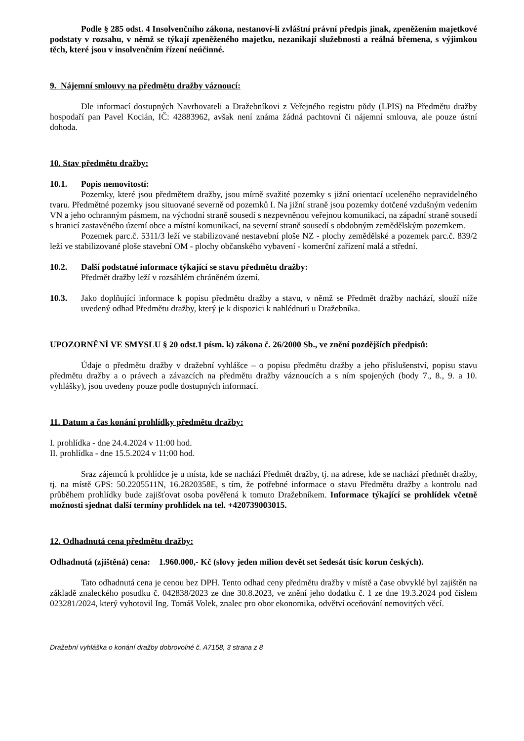Podle § 285 odst. 4 Insolvenčního zákona, nestanoví-li zvláštní právní předpis jinak, zpeněžením majetkové podstaty v rozsahu, v němž se týkají zpeněženého majetku, nezanikají služebnosti a reálná břemena, s výjimkou těch, které jsou v insolvenčním řízení neúčinné.
9. Nájemní smlouvy na předmětu dražby váznoucí:
Dle informací dostupných Navrhovateli a Dražebníkovi z Veřejného registru půdy (LPIS) na Předmětu dražby hospodaří pan Pavel Kocián, IČ: 42883962, avšak není známa žádná pachtovní či nájemní smlouva, ale pouze ústní dohoda.
10. Stav předmětu dražby:
10.1. Popis nemovitostí:
Pozemky, které jsou předmětem dražby, jsou mírně svažité pozemky s jižní orientací uceleného nepravidelného tvaru. Předmětné pozemky jsou situované severně od pozemků I. Na jižní straně jsou pozemky dotčené vzdušným vedením VN a jeho ochranným pásmem, na východní straně sousedí s nezpevněnou veřejnou komunikací, na západní straně sousedí s hranicí zastavěného území obce a místní komunikací, na severní straně sousedí s obdobným zemědělským pozemkem.
Pozemek parc.č. 5311/3 leží ve stabilizované nestavební ploše NZ - plochy zemědělské a pozemek parc.č. 839/2 leží ve stabilizované ploše stavební OM - plochy občanského vybavení - komerční zařízení malá a střední.
10.2. Další podstatné informace týkající se stavu předmětu dražby:
Předmět dražby leží v rozsáhlém chráněném území.
10.3. Jako doplňující informace k popisu předmětu dražby a stavu, v němž se Předmět dražby nachází, slouží níže uvedený odhad Předmětu dražby, který je k dispozici k nahlédnutí u Dražebníka.
UPOZORNĚNÍ VE SMYSLU § 20 odst.1 písm. k) zákona č. 26/2000 Sb., ve znění pozdějších předpisů:
Údaje o předmětu dražby v dražební vyhlášce – o popisu předmětu dražby a jeho příslušenství, popisu stavu předmětu dražby a o právech a závazcích na předmětu dražby váznoucích a s ním spojených (body 7., 8., 9. a 10. vyhlášky), jsou uvedeny pouze podle dostupných informací.
11. Datum a čas konání prohlídky předmětu dražby:
I. prohlídka - dne 24.4.2024 v 11:00 hod.
II. prohlídka - dne 15.5.2024 v 11:00 hod.
Sraz zájemců k prohlídce je u místa, kde se nachází Předmět dražby, tj. na adrese, kde se nachází předmět dražby, tj. na místě GPS: 50.2205511N, 16.2820358E, s tím, že potřebné informace o stavu Předmětu dražby a kontrolu nad průběhem prohlídky bude zajišťovat osoba pověřená k tomuto Dražebníkem. Informace týkající se prohlídek včetně možnosti sjednat další termíny prohlídek na tel. +420739003015.
12. Odhadnutá cena předmětu dražby:
Odhadnutá (zjištěná) cena: 1.960.000,- Kč (slovy jeden milion devět set šedesát tisíc korun českých).
Tato odhadnutá cena je cenou bez DPH. Tento odhad ceny předmětu dražby v místě a čase obvyklé byl zajištěn na základě znaleckého posudku č. 042838/2023 ze dne 30.8.2023, ve znění jeho dodatku č. 1 ze dne 19.3.2024 pod číslem 023281/2024, který vyhotovil Ing. Tomáš Volek, znalec pro obor ekonomika, odvětví oceňování nemovitých věcí.
Dražební vyhláška o konání dražby dobrovolné č. A7158, 3 strana z 8